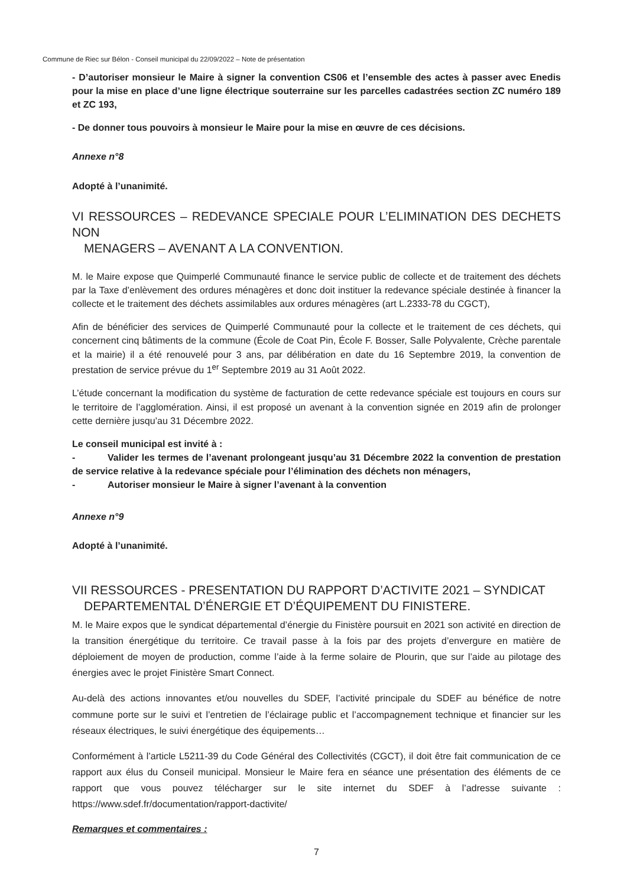Commune de Riec sur Bélon - Conseil municipal du 22/09/2022 – Note de présentation
- D’autoriser monsieur le Maire à signer la convention CS06 et l’ensemble des actes à passer avec Enedis pour la mise en place d’une ligne électrique souterraine sur les parcelles cadastrées section ZC numéro 189 et ZC 193,
- De donner tous pouvoirs à monsieur le Maire pour la mise en œuvre de ces décisions.
Annexe n°8
Adopté à l’unanimité.
VI RESSOURCES – REDEVANCE SPECIALE POUR L’ELIMINATION DES DECHETS NON
MENAGERS – AVENANT A LA CONVENTION.
M. le Maire expose que Quimperlé Communauté finance le service public de collecte et de traitement des déchets par la Taxe d’enlèvement des ordures ménagères et donc doit instituer la redevance spéciale destinée à financer la collecte et le traitement des déchets assimilables aux ordures ménagères (art L.2333-78 du CGCT),
Afin de bénéficier des services de Quimperlé Communauté pour la collecte et le traitement de ces déchets, qui concernent cinq bâtiments de la commune (École de Coat Pin, École F. Bosser, Salle Polyvalente, Crèche parentale et la mairie) il a été renouvelé pour 3 ans, par délibération en date du 16 Septembre 2019, la convention de prestation de service prévue du 1<sup>er</sup> Septembre 2019 au 31 Août 2022.
L’étude concernant la modification du système de facturation de cette redevance spéciale est toujours en cours sur le territoire de l’agglomération. Ainsi, il est proposé un avenant à la convention signée en 2019 afin de prolonger cette dernière jusqu’au 31 Décembre 2022.
Le conseil municipal est invité à :
- Valider les termes de l’avenant prolongeant jusqu’au 31 Décembre 2022 la convention de prestation de service relative à la redevance spéciale pour l’élimination des déchets non ménagers,
- Autoriser monsieur le Maire à signer l’avenant à la convention
Annexe n°9
Adopté à l’unanimité.
VII RESSOURCES - PRESENTATION DU RAPPORT D’ACTIVITE 2021 – SYNDICAT
DEPARTEMENTAL D’ÉNERGIE ET D’ÉQUIPEMENT DU FINISTERE.
M. le Maire expos que le syndicat départemental d’énergie du Finistère poursuit en 2021 son activité en direction de la transition énergétique du territoire. Ce travail passe à la fois par des projets d’envergure en matière de déploiement de moyen de production, comme l’aide à la ferme solaire de Plourin, que sur l’aide au pilotage des énergies avec le projet Finistère Smart Connect.
Au-delà des actions innovantes et/ou nouvelles du SDEF, l’activité principale du SDEF au bénéfice de notre commune porte sur le suivi et l’entretien de l’éclairage public et l’accompagnement technique et financier sur les réseaux électriques, le suivi énergétique des équipements…
Conformément à l’article L5211-39 du Code Général des Collectivités (CGCT), il doit être fait communication de ce rapport aux élus du Conseil municipal. Monsieur le Maire fera en séance une présentation des éléments de ce rapport que vous pouvez télécharger sur le site internet du SDEF à l’adresse suivante : https://www.sdef.fr/documentation/rapport-dactivite/
Remarques et commentaires :
7